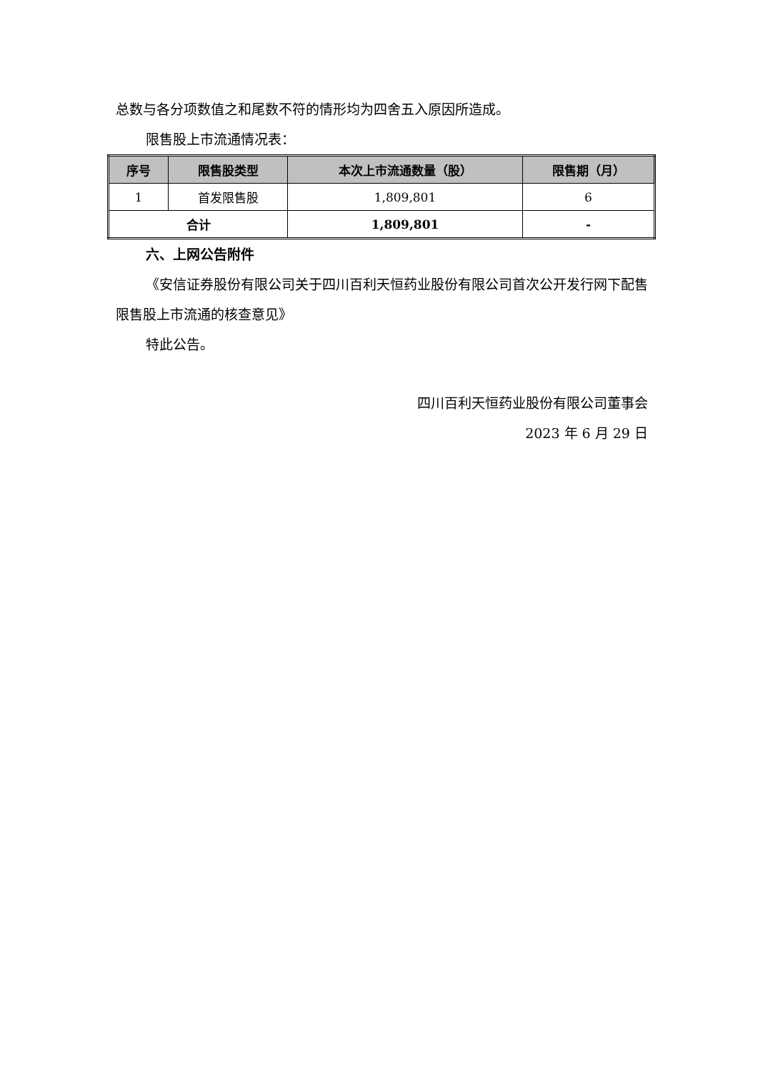总数与各分项数值之和尾数不符的情形均为四舍五入原因所造成。
限售股上市流通情况表：
| 序号 | 限售股类型 | 本次上市流通数量（股） | 限售期（月） |
| --- | --- | --- | --- |
| 1 | 首发限售股 | 1,809,801 | 6 |
| 合计 | | 1,809,801 | - |
六、上网公告附件
《安信证券股份有限公司关于四川百利天恒药业股份有限公司首次公开发行网下配售限售股上市流通的核查意见》
特此公告。
四川百利天恒药业股份有限公司董事会
2023 年 6 月 29 日